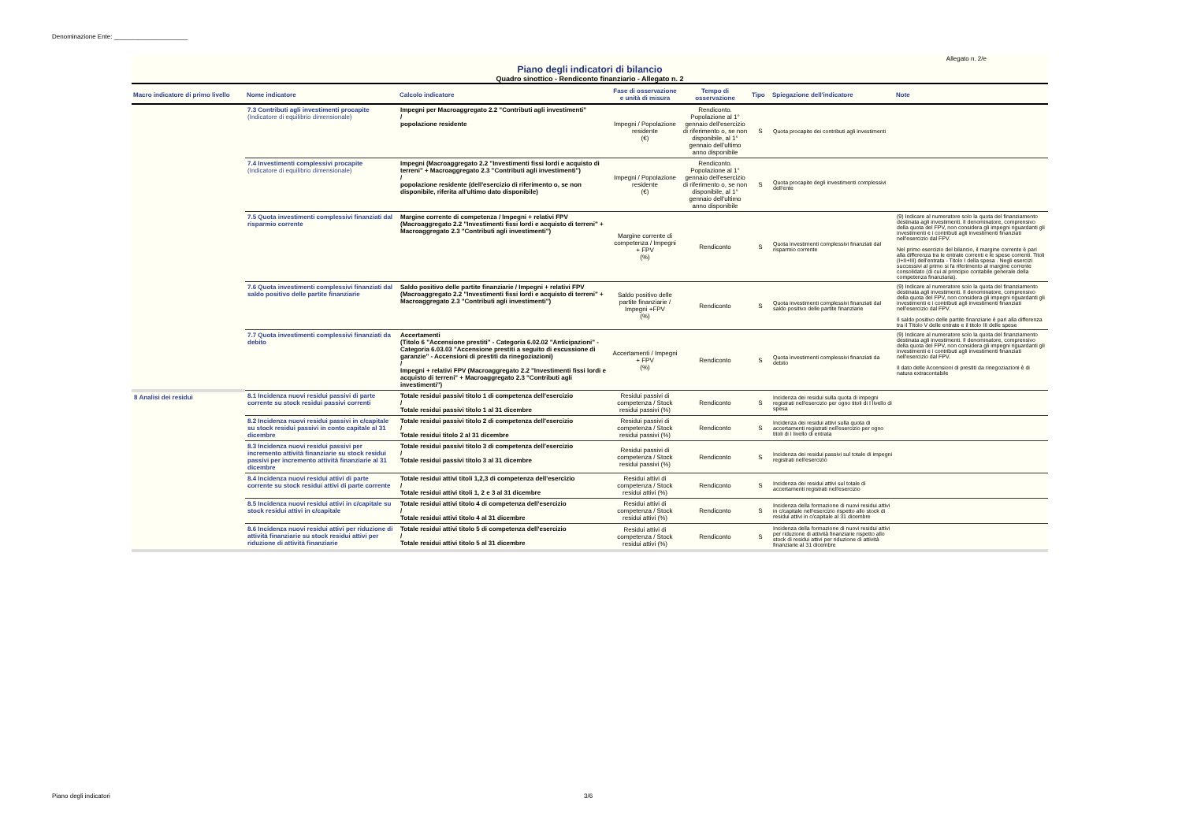Denominazione Ente: _____________________
Allegato n. 2/e
Piano degli indicatori di bilancio
Quadro sinottico - Rendiconto finanziario - Allegato n. 2
| Macro indicatore di primo livello | Nome indicatore | Calcolo indicatore | Fase di osservazione e unità di misura | Tempo di osservazione | Tipo | Spiegazione dell'indicatore | Note |
| --- | --- | --- | --- | --- | --- | --- | --- |
| | 7.3 Contributi agli investimenti procapite (Indicatore di equilibrio dimensionale) | Impegni per Macroaggregato 2.2 "Contributi agli investimenti" / popolazione residente | Impegni / Popolazione residente (€) | Rendiconto. Popolazione al 1° gennaio dell'esercizio di riferimento o, se non disponibile, al 1° gennaio dell'ultimo anno disponibile | S | Quota procapite dei contributi agli investimenti | |
| | 7.4 Investimenti complessivi procapite (Indicatore di equilibrio dimensionale) | Impegni (Macroaggregato 2.2 "Investimenti fissi lordi e acquisto di terreni" + Macroaggregato 2.3 "Contributi agli investimenti") / popolazione residente (dell'esercizio di riferimento o, se non disponibile, riferita all'ultimo dato disponibile) | Impegni / Popolazione residente (€) | Rendiconto. Popolazione al 1° gennaio dell'esercizio di riferimento o, se non disponibile, al 1° gennaio dell'ultimo anno disponibile | S | Quota procapite degli investimenti complessivi dell'ente | |
| | 7.5 Quota investimenti complessivi finanziati dal risparmio corrente | Margine corrente di competenza / Impegni + relativi FPV (Macroaggregato 2.2 "Investimenti fissi lordi e acquisto di terreni" + Macroaggregato 2.3 "Contributi agli investimenti") | Margine corrente di competenza / Impegni + FPV (%) | Rendiconto | S | Quota investimenti complessivi finanziati dal risparmio corrente | (9) Indicare al numeratore solo la quota del finanziamento destinata agli investimenti. Il denominatore, comprensivo della quota del FPV, non considera gli impegni riguardanti gli investimenti e i contributi agli investimenti finanziati nell'esercizio dal FPV. Nel primo esercizio del bilancio, il margine corrente è pari alla differenza tra le entrate correnti e le spese correnti. Titoli (I+II+III) dell'entrata - Titolo I della spesa . Negli esercizi successivi al primo si fa riferimento al margine corrente consolidato (di cui al principio contabile generale della competenza finanziaria). |
| | 7.6 Quota investimenti complessivi finanziati dal saldo positivo delle partite finanziarie | Saldo positivo delle partite finanziarie / Impegni + relativi FPV (Macroaggregato 2.2 "Investimenti fissi lordi e acquisto di terreni" + Macroaggregato 2.3 "Contributi agli investimenti") | Saldo positivo delle partite finanziarie / Impegni +FPV (%) | Rendiconto | S | Quota investimenti complessivi finanziati dal saldo positivo delle partite finanziarie | (9) Indicare al numeratore solo la quota del finanziamento destinata agli investimenti. Il denominatore, comprensivo della quota del FPV, non considera gli impegni riguardanti gli investimenti e i contributi agli investimenti finanziati nell'esercizio dal FPV. Il saldo positivo delle partite finanziarie è pari alla differenza tra il TItolo V delle entrate e il titolo III delle spese |
| | 7.7 Quota investimenti complessivi finanziati da debito | Accertamenti (Titolo 6 "Accensione prestiti" - Categoria 6.02.02 "Anticipazioni" - Categoria 6.03.03 "Accensione prestiti a seguito di escussione di garanzie" - Accensioni di prestiti da rinegoziazioni) / Impegni + relativi FPV (Macroaggregato 2.2 "Investimenti fissi lordi e acquisto di terreni" + Macroaggregato 2.3 "Contributi agli investimenti") | Accertamenti / Impegni + FPV (%) | Rendiconto | S | Quota investimenti complessivi finanziati da debito | (9) Indicare al numeratore solo la quota del finanziamento destinata agli investimenti. Il denominatore, comprensivo della quota del FPV, non considera gli impegni riguardanti gli investimenti e i contributi agli investimenti finanziati nell'esercizio dal FPV. Il dato delle Accensioni di prestiti da rinegoziazioni è di natura extracontabile |
| 8 Analisi dei residui | 8.1 Incidenza nuovi residui passivi di parte corrente su stock residui passivi correnti | Totale residui passivi titolo 1 di competenza dell'esercizio / Totale residui passivi titolo 1 al 31 dicembre | Residui passivi di competenza / Stock residui passivi (%) | Rendiconto | S | Incidenza dei residui sulla quota di impegni registrati nell'esercizio per ogno titoli di I livello di spesa | |
| | 8.2 Incidenza nuovi residui passivi in c/capitale su stock residui passivi in conto capitale al 31 dicembre | Totale residui passivi titolo 2 di competenza dell'esercizio / Totale residui titolo 2 al 31 dicembre | Residui passivi di competenza / Stock residui passivi (%) | Rendiconto | S | Incidenza dei residui attivi sulla quota di accertamenti registrati nell'esercizio per ogno titoli di I livello di entrata | |
| | 8.3 Incidenza nuovi residui passivi per incremento attività finanziarie su stock residui passivi per incremento attività finanziarie al 31 dicembre | Totale residui passivi titolo 3 di competenza dell'esercizio / Totale residui passivi titolo 3 al 31 dicembre | Residui passivi di competenza / Stock residui passivi (%) | Rendiconto | S | Incidenza dei residui passivi sul totale di impegni registrati nell'esercizio | |
| | 8.4 Incidenza nuovi residui attivi di parte corrente su stock residui attivi di parte corrente | Totale residui attivi titoli 1,2,3 di competenza dell'esercizio / Totale residui attivi titoli 1, 2 e 3 al 31 dicembre | Residui attivi di competenza / Stock residui attivi (%) | Rendiconto | S | Incidenza dei residui attivi sul totale di accertamenti registrati nell'esercizio | |
| | 8.5 Incidenza nuovi residui attivi in c/capitale su stock residui attivi in c/capitale | Totale residui attivi titolo 4 di competenza dell'esercizio / Totale residui attivi titolo 4 al 31 dicembre | Residui attivi di competenza / Stock residui attivi (%) | Rendiconto | S | Incidenza della formazione di nuovi residui attivi in c/capitale nell'esercizio rispetto allo stock di residui attivi in c/capitale al 31 dicembre | |
| | 8.6 Incidenza nuovi residui attivi per riduzione di attività finanziarie su stock residui attivi per riduzione di attività finanziarie | Totale residui attivi titolo 5 di competenza dell'esercizio / Totale residui attivi titolo 5 al 31 dicembre | Residui attivi di competenza / Stock residui attivi (%) | Rendiconto | S | Incidenza della formazione di nuovi residui attivi per riduzione di attività finanziarie rispetto allo stock di residui attivi per riduzione di attività finanziarie al 31 dicembre | |
Piano degli indicatori 3/6